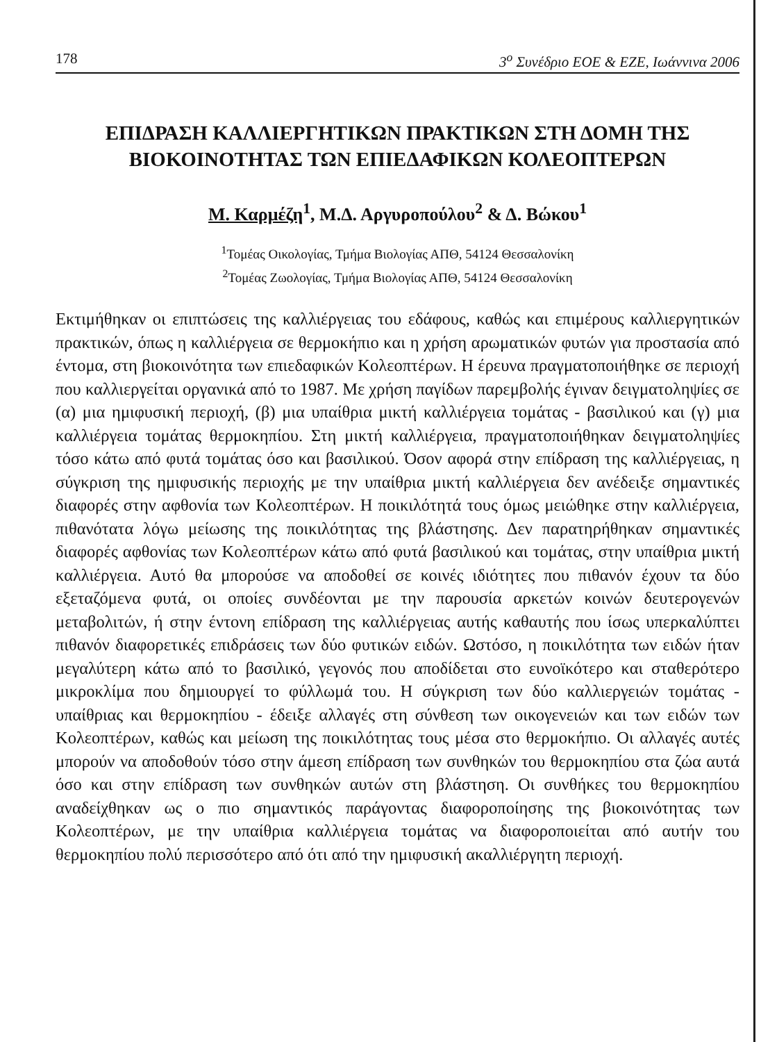178 3<sup>ο</sup> Συνέδριο ΕΟΕ & ΕΖΕ, Ιωάννινα 2006
ΕΠΙΔΡΑΣΗ ΚΑΛΛΙΕΡΓΗΤΙΚΩΝ ΠΡΑΚΤΙΚΩΝ ΣΤΗ ΔΟΜΗ ΤΗΣ ΒΙΟΚΟΙΝΟΤΗΤΑΣ ΤΩΝ ΕΠΙΕΔΑΦΙΚΩΝ ΚΟΛΕΟΠΤΕΡΩΝ
Μ. Καρμέζη<sup>1</sup>, Μ.Δ. Αργυροπούλου<sup>2</sup> & Δ. Βώκου<sup>1</sup>
<sup>1</sup> Τομέας Οικολογίας, Τμήμα Βιολογίας ΑΠΘ, 54124 Θεσσαλονίκη
<sup>2</sup> Τομέας Ζωολογίας, Τμήμα Βιολογίας ΑΠΘ, 54124 Θεσσαλονίκη
Εκτιμήθηκαν οι επιπτώσεις της καλλιέργειας του εδάφους, καθώς και επιμέρους καλλιεργητικών πρακτικών, όπως η καλλιέργεια σε θερμοκήπιο και η χρήση αρωματικών φυτών για προστασία από έντομα, στη βιοκοινότητα των επιεδαφικών Κολεοπτέρων. Η έρευνα πραγματοποιήθηκε σε περιοχή που καλλιεργείται οργανικά από το 1987. Με χρήση παγίδων παρεμβολής έγιναν δειγματοληψίες σε (α) μια ημιφυσική περιοχή, (β) μια υπαίθρια μικτή καλλιέργεια τομάτας - βασιλικού και (γ) μια καλλιέργεια τομάτας θερμοκηπίου. Στη μικτή καλλιέργεια, πραγματοποιήθηκαν δειγματοληψίες τόσο κάτω από φυτά τομάτας όσο και βασιλικού. Όσον αφορά στην επίδραση της καλλιέργειας, η σύγκριση της ημιφυσικής περιοχής με την υπαίθρια μικτή καλλιέργεια δεν ανέδειξε σημαντικές διαφορές στην αφθονία των Κολεοπτέρων. Η ποικιλότητά τους όμως μειώθηκε στην καλλιέργεια, πιθανότατα λόγω μείωσης της ποικιλότητας της βλάστησης. Δεν παρατηρήθηκαν σημαντικές διαφορές αφθονίας των Κολεοπτέρων κάτω από φυτά βασιλικού και τομάτας, στην υπαίθρια μικτή καλλιέργεια. Αυτό θα μπορούσε να αποδοθεί σε κοινές ιδιότητες που πιθανόν έχουν τα δύο εξεταζόμενα φυτά, οι οποίες συνδέονται με την παρουσία αρκετών κοινών δευτερογενών μεταβολιτών, ή στην έντονη επίδραση της καλλιέργειας αυτής καθαυτής που ίσως υπερκαλύπτει πιθανόν διαφορετικές επιδράσεις των δύο φυτικών ειδών. Ωστόσο, η ποικιλότητα των ειδών ήταν μεγαλύτερη κάτω από το βασιλικό, γεγονός που αποδίδεται στο ευνοϊκότερο και σταθερότερο μικροκλίμα που δημιουργεί το φύλλωμά του. Η σύγκριση των δύο καλλιεργειών τομάτας - υπαίθριας και θερμοκηπίου - έδειξε αλλαγές στη σύνθεση των οικογενειών και των ειδών των Κολεοπτέρων, καθώς και μείωση της ποικιλότητας τους μέσα στο θερμοκήπιο. Οι αλλαγές αυτές μπορούν να αποδοθούν τόσο στην άμεση επίδραση των συνθηκών του θερμοκηπίου στα ζώα αυτά όσο και στην επίδραση των συνθηκών αυτών στη βλάστηση. Οι συνθήκες του θερμοκηπίου αναδείχθηκαν ως ο πιο σημαντικός παράγοντας διαφοροποίησης της βιοκοινότητας των Κολεοπτέρων, με την υπαίθρια καλλιέργεια τομάτας να διαφοροποιείται από αυτήν του θερμοκηπίου πολύ περισσότερο από ότι από την ημιφυσική ακαλλιέργητη περιοχή.